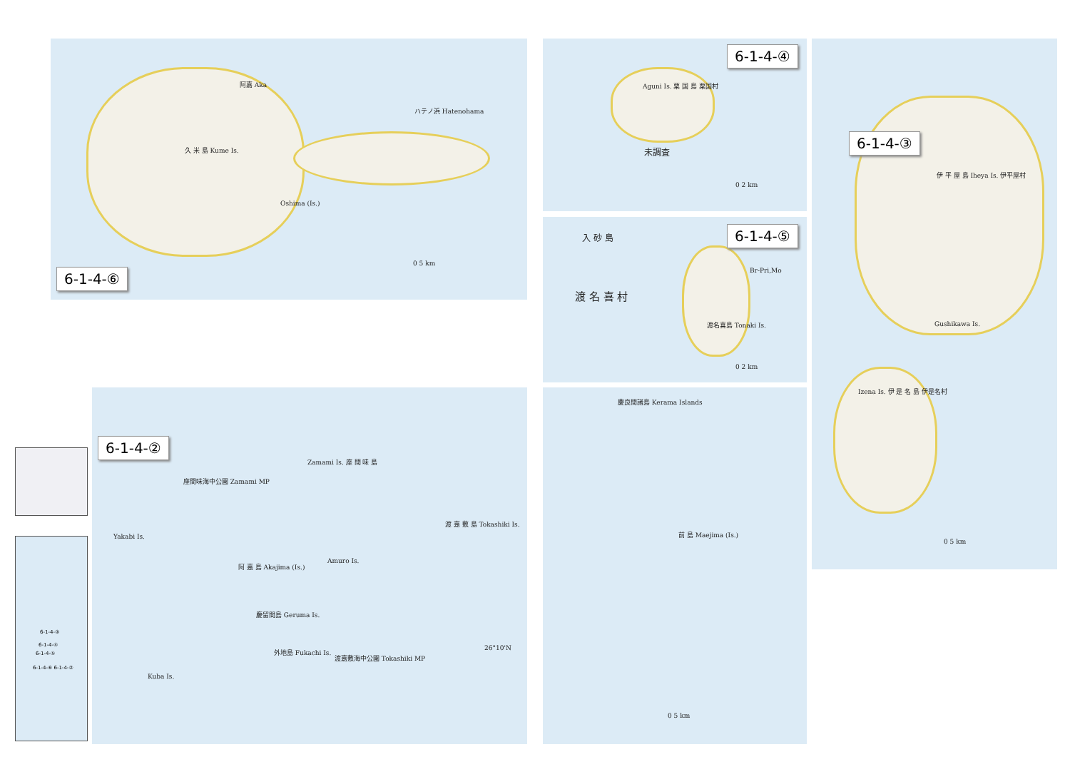阿嘉 Aka
ハテノ浜 Hatenohama
久 米 島 Kume Is.
Oshima (Is.)
0 5 km
6-1-4-⑥
Aguni Is. 粟 国 島 粟国村
未調査
0 2 km
6-1-4-④
入 砂 島
渡 名 喜 村
Br-Pri,Mo
渡名喜島 Tonaki Is.
0 2 km
6-1-4-⑤
伊 平 屋 島 Iheya Is. 伊平屋村
Gushikawa Is.
Izena Is. 伊 是 名 島 伊是名村
0 5 km
6-1-4-③
慶良間諸島 Kerama Islands
前 島 Maejima (Is.)
0 5 km
6-1-4-②
Zamami Is. 座 間 味 島
座間味海中公園 Zamami MP
Yakabi Is.
阿 嘉 島 Akajima (Is.)
Amuro Is.
渡 嘉 敷 島 Tokashiki Is.
慶留間島 Geruma Is.
外地島 Fukachi Is.
渡嘉敷海中公園 Tokashiki MP
Kuba Is.
26°10'N
6-1-4-③
6-1-4-④
6-1-4-⑤
6-1-4-⑥ 6-1-4-②